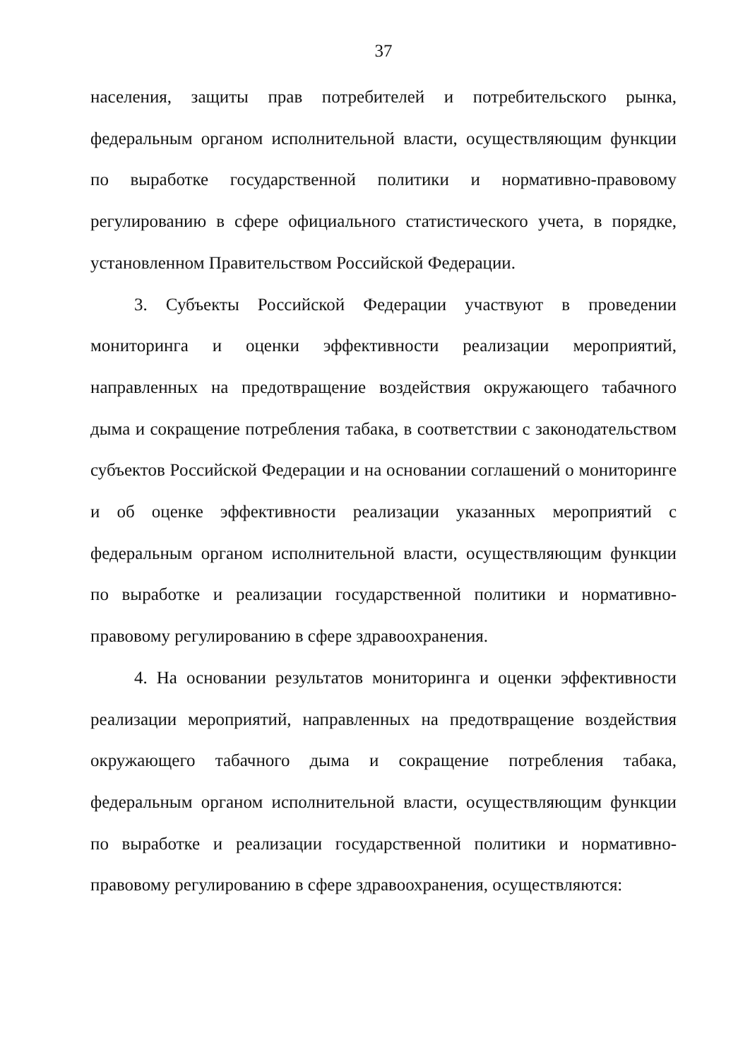37
населения, защиты прав потребителей и потребительского рынка, федеральным органом исполнительной власти, осуществляющим функции по выработке государственной политики и нормативно-правовому регулированию в сфере официального статистического учета, в порядке, установленном Правительством Российской Федерации.
3. Субъекты Российской Федерации участвуют в проведении мониторинга и оценки эффективности реализации мероприятий, направленных на предотвращение воздействия окружающего табачного дыма и сокращение потребления табака, в соответствии с законодательством субъектов Российской Федерации и на основании соглашений о мониторинге и об оценке эффективности реализации указанных мероприятий с федеральным органом исполнительной власти, осуществляющим функции по выработке и реализации государственной политики и нормативно-правовому регулированию в сфере здравоохранения.
4. На основании результатов мониторинга и оценки эффективности реализации мероприятий, направленных на предотвращение воздействия окружающего табачного дыма и сокращение потребления табака, федеральным органом исполнительной власти, осуществляющим функции по выработке и реализации государственной политики и нормативно-правовому регулированию в сфере здравоохранения, осуществляются: